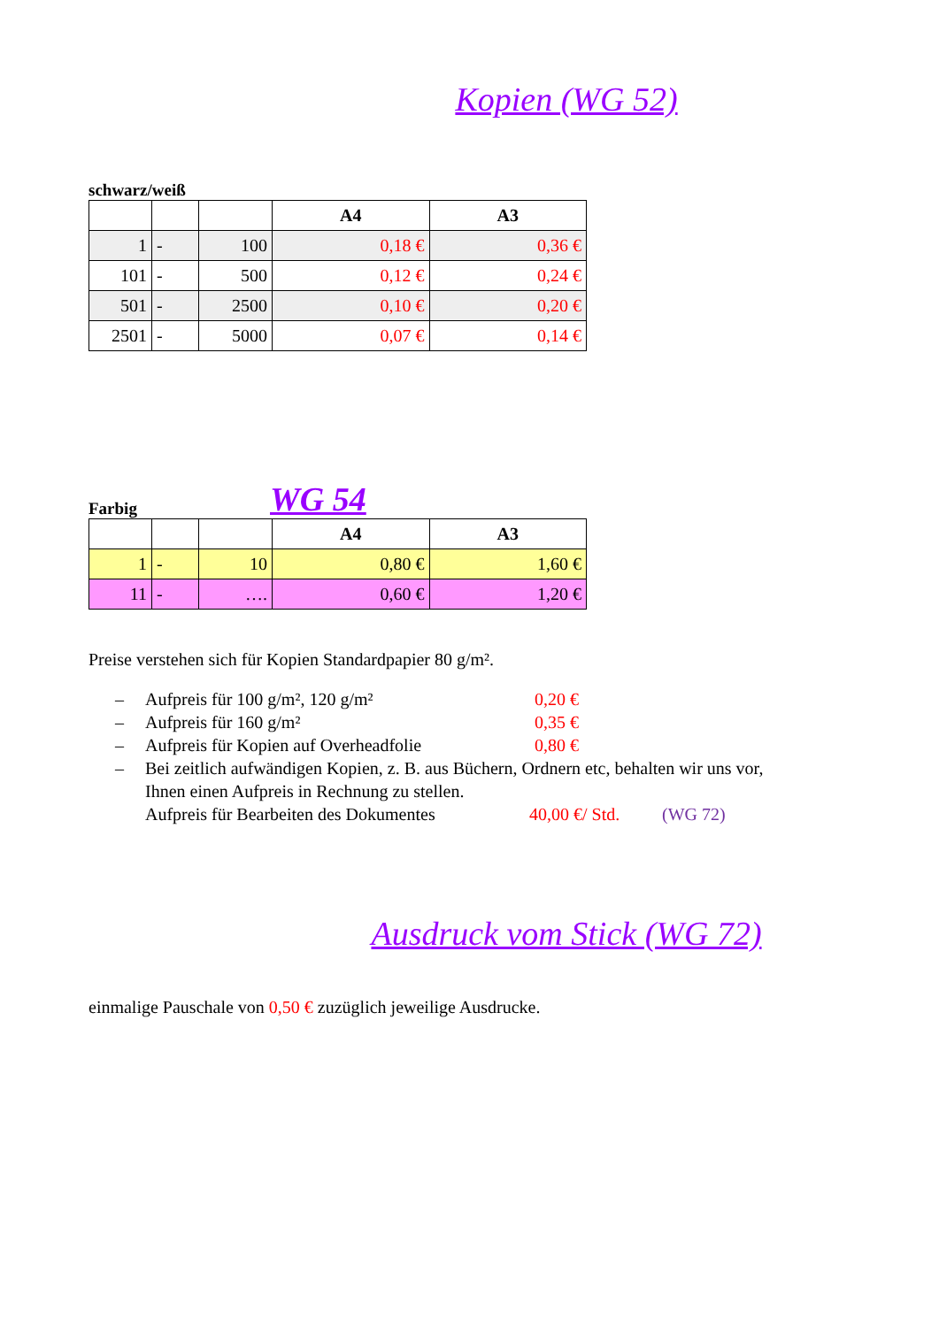Kopien (WG 52)
schwarz/weiß
| | | | A4 | A3 |
| --- | --- | --- | --- | --- |
| 1 | - | 100 | 0,18 € | 0,36 € |
| 101 | - | 500 | 0,12 € | 0,24 € |
| 501 | - | 2500 | 0,10 € | 0,20 € |
| 2501 | - | 5000 | 0,07 € | 0,14 € |
Farbig
WG 54
| | | | A4 | A3 |
| --- | --- | --- | --- | --- |
| 1 | - | 10 | 0,80 € | 1,60 € |
| 11 | - | …. | 0,60 € | 1,20 € |
Preise verstehen sich für Kopien Standardpapier 80 g/m².
– Aufpreis für 100 g/m², 120 g/m² 0,20 €
– Aufpreis für 160 g/m² 0,35 €
– Aufpreis für Kopien auf Overheadfolie 0,80 €
– Bei zeitlich aufwändigen Kopien, z. B. aus Büchern, Ordnern etc, behalten wir uns vor,
Ihnen einen Aufpreis in Rechnung zu stellen.
Aufpreis für Bearbeiten des Dokumentes 40,00 €/ Std. (WG 72)
Ausdruck vom Stick (WG 72)
einmalige Pauschale von 0,50 € zuzüglich jeweilige Ausdrucke.